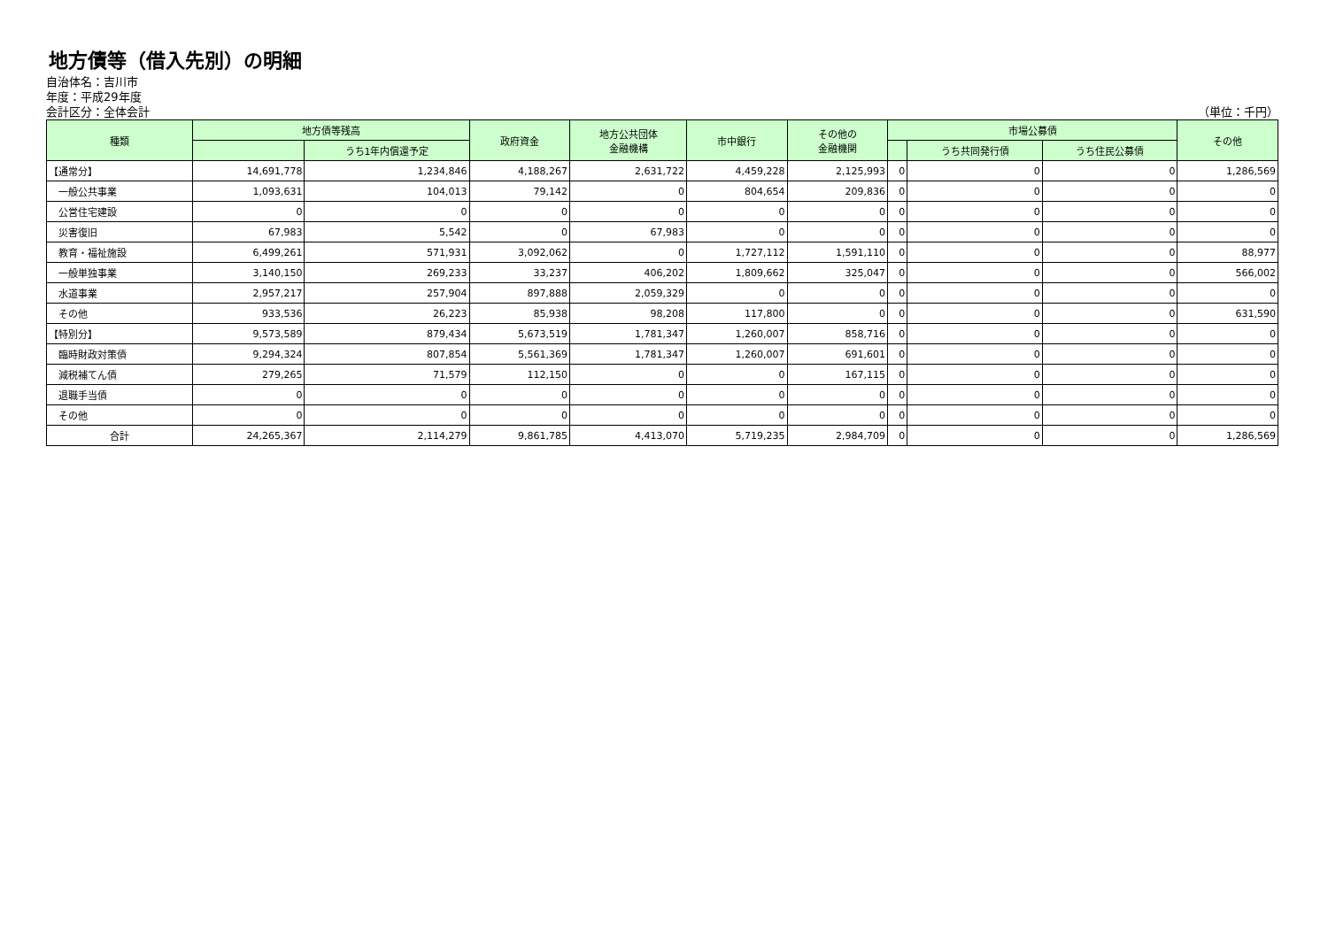地方債等（借入先別）の明細
自治体名：吉川市
年度：平成29年度
会計区分：全体会計 （単位：千円）
| 種類 | 地方債等残高 | | 政府資金 | 地方公共団体 金融機構 | 市中銀行 | その他の 金融機関 | 市場公募債 | | | その他 |
| --- | --- | --- | --- | --- | --- | --- | --- | --- | --- | --- |
| | | うち1年内償還予定 | | | | | | うち共同発行債 | うち住民公募債 | |
| 【通常分】 | 14,691,778 | 1,234,846 | 4,188,267 | 2,631,722 | 4,459,228 | 2,125,993 | 0 | 0 | 0 | 1,286,569 |
| 一般公共事業 | 1,093,631 | 104,013 | 79,142 | 0 | 804,654 | 209,836 | 0 | 0 | 0 | 0 |
| 公営住宅建設 | 0 | 0 | 0 | 0 | 0 | 0 | 0 | 0 | 0 | 0 |
| 災害復旧 | 67,983 | 5,542 | 0 | 67,983 | 0 | 0 | 0 | 0 | 0 | 0 |
| 教育・福祉施設 | 6,499,261 | 571,931 | 3,092,062 | 0 | 1,727,112 | 1,591,110 | 0 | 0 | 0 | 88,977 |
| 一般単独事業 | 3,140,150 | 269,233 | 33,237 | 406,202 | 1,809,662 | 325,047 | 0 | 0 | 0 | 566,002 |
| 水道事業 | 2,957,217 | 257,904 | 897,888 | 2,059,329 | 0 | 0 | 0 | 0 | 0 | 0 |
| その他 | 933,536 | 26,223 | 85,938 | 98,208 | 117,800 | 0 | 0 | 0 | 0 | 631,590 |
| 【特別分】 | 9,573,589 | 879,434 | 5,673,519 | 1,781,347 | 1,260,007 | 858,716 | 0 | 0 | 0 | 0 |
| 臨時財政対策債 | 9,294,324 | 807,854 | 5,561,369 | 1,781,347 | 1,260,007 | 691,601 | 0 | 0 | 0 | 0 |
| 減税補てん債 | 279,265 | 71,579 | 112,150 | 0 | 0 | 167,115 | 0 | 0 | 0 | 0 |
| 退職手当債 | 0 | 0 | 0 | 0 | 0 | 0 | 0 | 0 | 0 | 0 |
| その他 | 0 | 0 | 0 | 0 | 0 | 0 | 0 | 0 | 0 | 0 |
| 合計 | 24,265,367 | 2,114,279 | 9,861,785 | 4,413,070 | 5,719,235 | 2,984,709 | 0 | 0 | 0 | 1,286,569 |